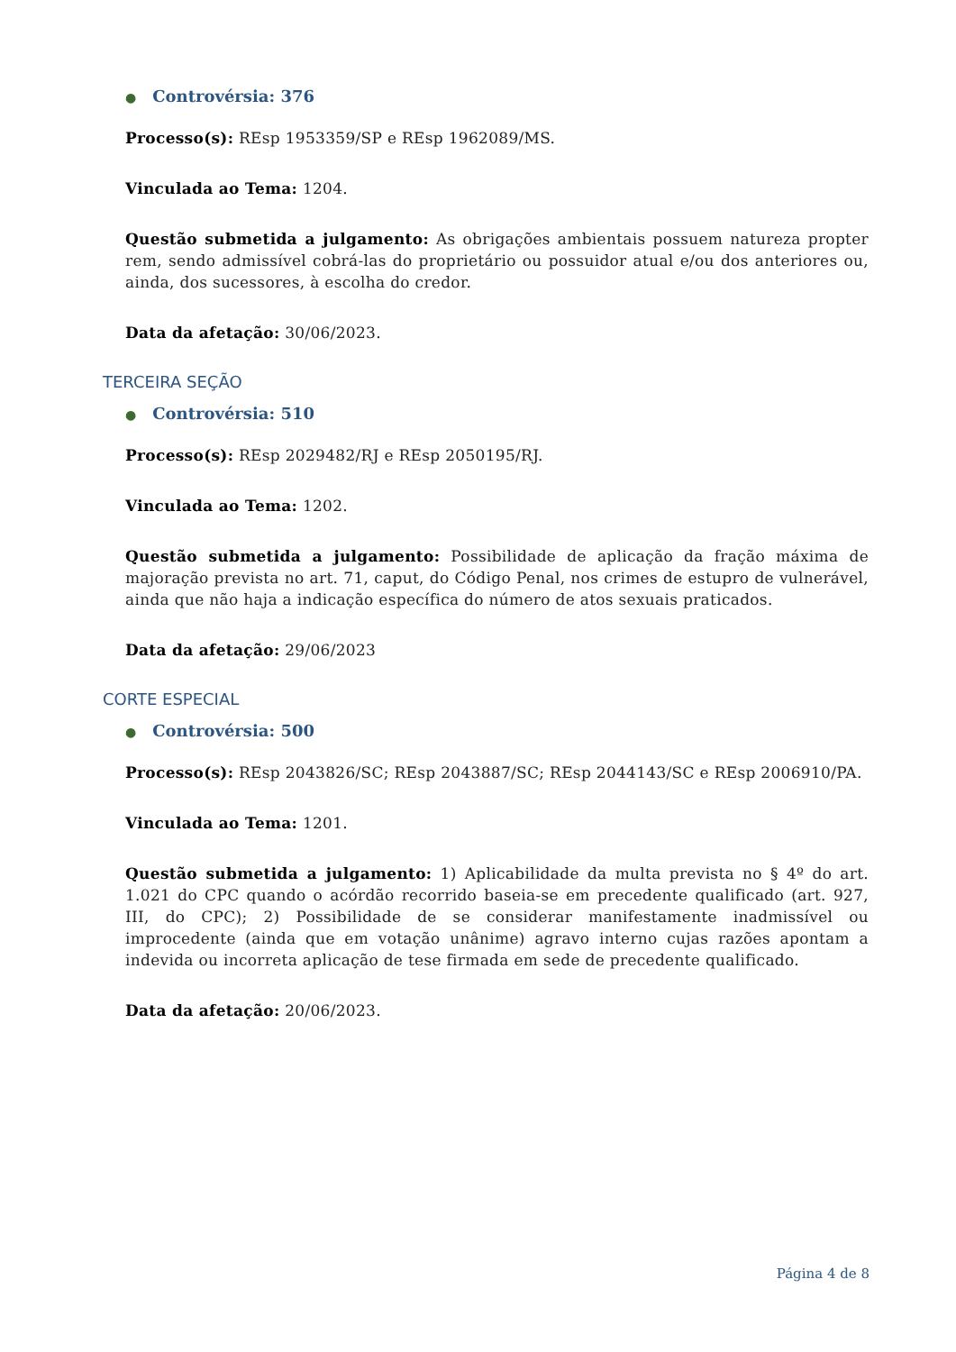● Controvérsia: 376
Processo(s): REsp 1953359/SP e REsp 1962089/MS.
Vinculada ao Tema: 1204.
Questão submetida a julgamento: As obrigações ambientais possuem natureza propter rem, sendo admissível cobrá-las do proprietário ou possuidor atual e/ou dos anteriores ou, ainda, dos sucessores, à escolha do credor.
Data da afetação: 30/06/2023.
TERCEIRA SEÇÃO
● Controvérsia: 510
Processo(s): REsp 2029482/RJ e REsp 2050195/RJ.
Vinculada ao Tema: 1202.
Questão submetida a julgamento: Possibilidade de aplicação da fração máxima de majoração prevista no art. 71, caput, do Código Penal, nos crimes de estupro de vulnerável, ainda que não haja a indicação específica do número de atos sexuais praticados.
Data da afetação: 29/06/2023
CORTE ESPECIAL
● Controvérsia: 500
Processo(s): REsp 2043826/SC; REsp 2043887/SC; REsp 2044143/SC e REsp 2006910/PA.
Vinculada ao Tema: 1201.
Questão submetida a julgamento: 1) Aplicabilidade da multa prevista no § 4º do art. 1.021 do CPC quando o acórdão recorrido baseia-se em precedente qualificado (art. 927, III, do CPC); 2) Possibilidade de se considerar manifestamente inadmissível ou improcedente (ainda que em votação unânime) agravo interno cujas razões apontam a indevida ou incorreta aplicação de tese firmada em sede de precedente qualificado.
Data da afetação: 20/06/2023.
Página 4 de 8